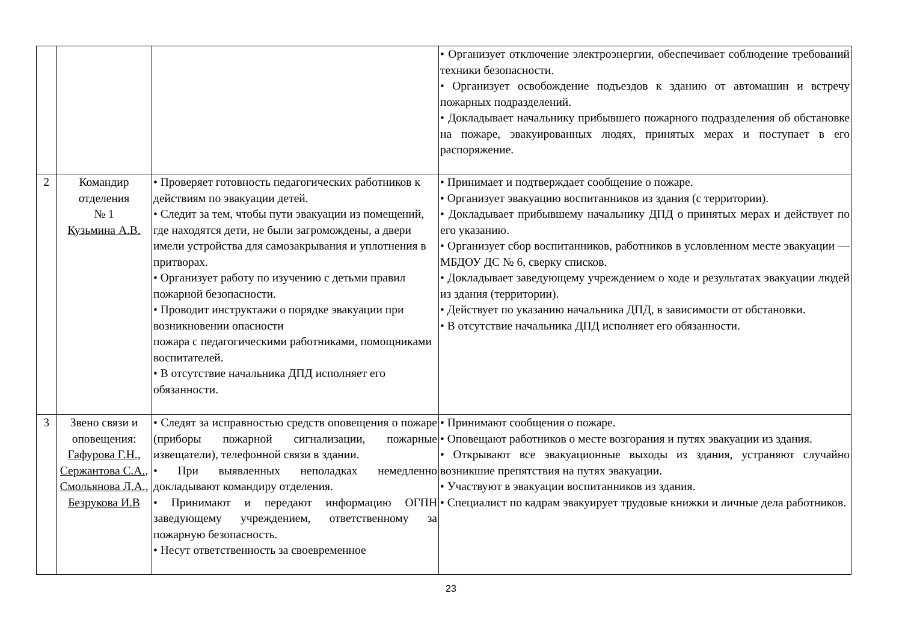| | | | • Организует отключение электроэнергии, обеспечивает соблюдение требований техники безопасности. • Организует освобождение подъездов к зданию от автомашин и встречу пожарных подразделений. • Докладывает начальнику прибывшего пожарного подразделения об обстановке на пожаре, эвакуированных людях, принятых мерах и поступает в его распоряжение. |
| 2 | Командир отделения № 1 Кузьмина А.В. | • Проверяет готовность педагогических работников к действиям по эвакуации детей. • Следит за тем, чтобы пути эвакуации из помещений, где находятся дети, не были загромождены, а двери имели устройства для самозакрывания и уплотнения в притворах. • Организует работу по изучению с детьми правил пожарной безопасности. • Проводит инструктажи о порядке эвакуации при возникновении опасности пожара с педагогическими работниками, помощниками воспитателей. • В отсутствие начальника ДПД исполняет его обязанности. | • Принимает и подтверждает сообщение о пожаре. • Организует эвакуацию воспитанников из здания (с территории). • Докладывает прибывшему начальнику ДПД о принятых мерах и действует по его указанию. • Организует сбор воспитанников, работников в условленном месте эвакуации — МБДОУ ДС № 6, сверку списков. • Докладывает заведующему учреждением о ходе и результатах эвакуации людей из здания (территории). • Действует по указанию начальника ДПД, в зависимости от обстановки. • В отсутствие начальника ДПД исполняет его обязанности. |
| 3 | Звено связи и оповещения: Гафурова Г.Н., Сержантова С.А., Смольянова Л.А., Безрукова И.В | • Следят за исправностью средств оповещения о пожаре (приборы пожарной сигнализации, пожарные извещатели), телефонной связи в здании. • При выявленных неполадках немедленно докладывают командиру отделения. • Принимают и передают информацию ОГПН заведующему учреждением, ответственному за пожарную безопасность. • Несут ответственность за своевременное | • Принимают сообщения о пожаре. • Оповещают работников о месте возгорания и путях эвакуации из здания. • Открывают все эвакуационные выходы из здания, устраняют случайно возникшие препятствия на путях эвакуации. • Участвуют в эвакуации воспитанников из здания. • Специалист по кадрам эвакуирует трудовые книжки и личные дела работников. |
23